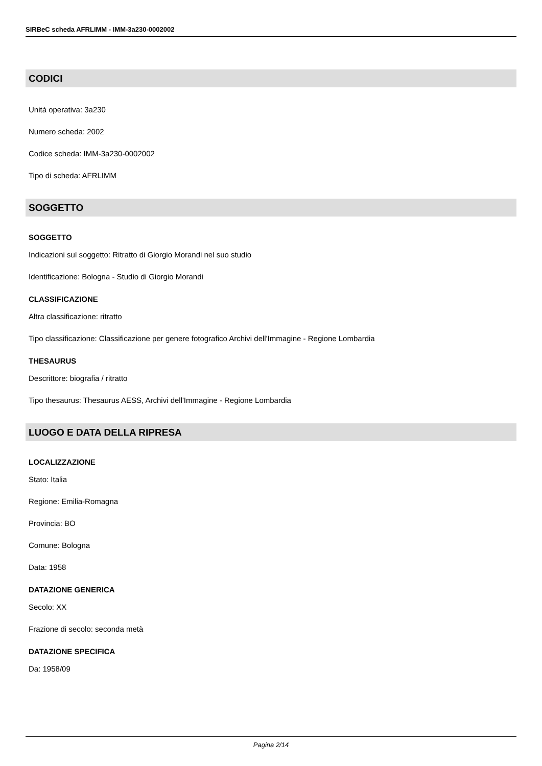SIRBeC scheda AFRLIMM - IMM-3a230-0002002
CODICI
Unità operativa: 3a230
Numero scheda: 2002
Codice scheda: IMM-3a230-0002002
Tipo di scheda: AFRLIMM
SOGGETTO
SOGGETTO
Indicazioni sul soggetto: Ritratto di Giorgio Morandi nel suo studio
Identificazione: Bologna - Studio di Giorgio Morandi
CLASSIFICAZIONE
Altra classificazione: ritratto
Tipo classificazione: Classificazione per genere fotografico Archivi dell'Immagine - Regione Lombardia
THESAURUS
Descrittore: biografia / ritratto
Tipo thesaurus: Thesaurus AESS, Archivi dell'Immagine - Regione Lombardia
LUOGO E DATA DELLA RIPRESA
LOCALIZZAZIONE
Stato: Italia
Regione: Emilia-Romagna
Provincia: BO
Comune: Bologna
Data: 1958
DATAZIONE GENERICA
Secolo: XX
Frazione di secolo: seconda metà
DATAZIONE SPECIFICA
Da: 1958/09
Pagina 2/14